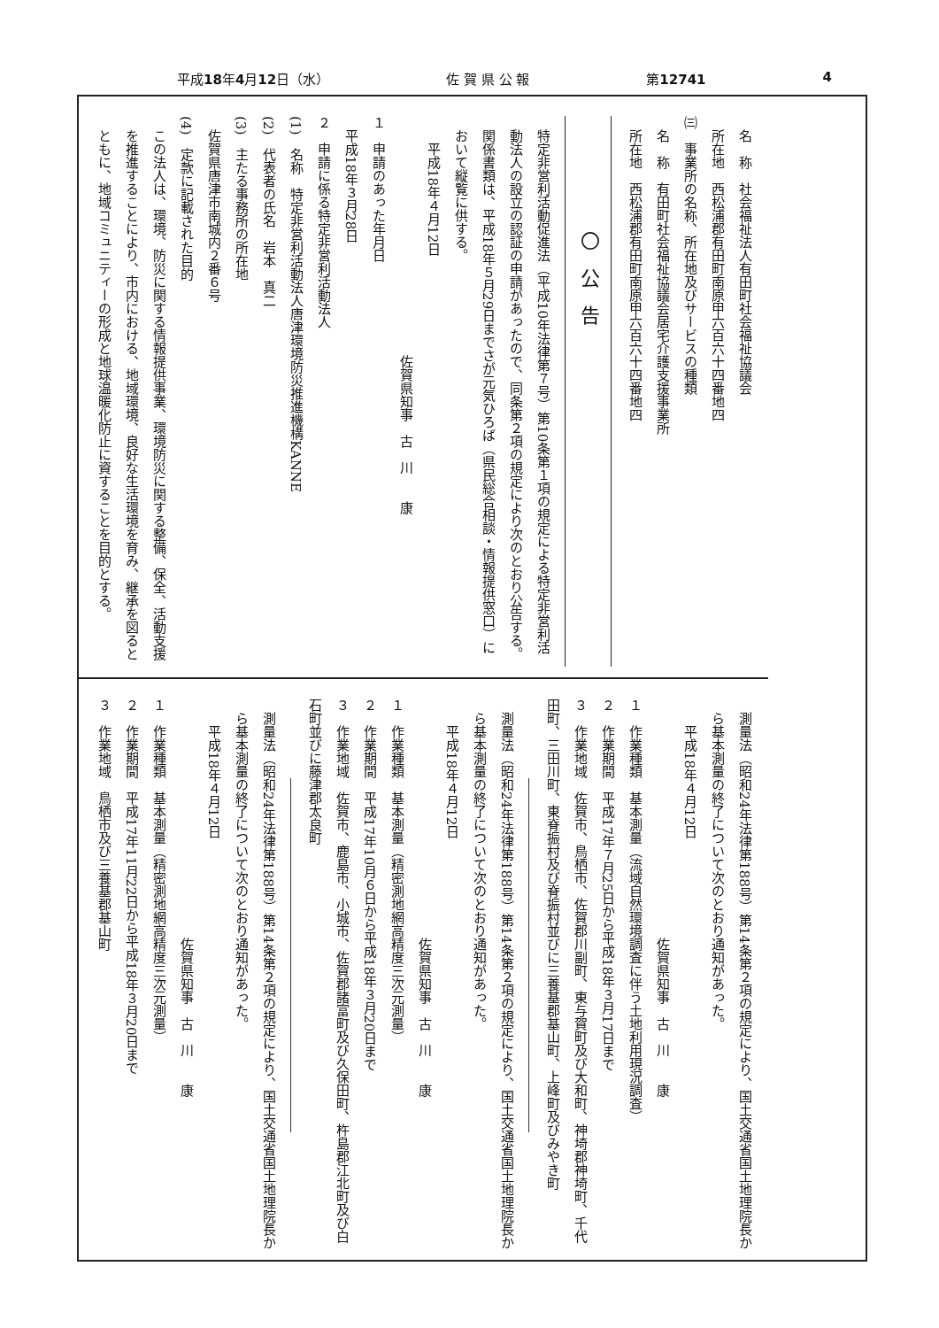平成18年4月12日（水） 佐 賀 県 公 報 第12741 4
名　称　社会福祉法人有田町社会福祉協議会
所在地　西松浦郡有田町南原甲六百六十四番地四
㈢　事業所の名称、所在地及びサービスの種類
名　称　有田町社会福祉協議会居宅介護支援事業所
所在地　西松浦郡有田町南原甲六百六十四番地四
〇公告
特定非営利活動促進法（平成10年法律第７号）第10条第１項の規定による特定非営利活動法人の設立の認証の申請があったので、同条第２項の規定により次のとおり公告する。
関係書類は、平成18年５月29日までさが元気ひろば（県民総合相談・情報提供窓口）において縦覧に供する。
平成18年４月12日
佐賀県知事　古　川　　康
１　申請のあった年月日
平成18年３月28日
２　申請に係る特定非営利活動法人
(1)　名称　特定非営利活動法人唐津環境防災推進機構KANNE
(2)　代表者の氏名　岩本　真二
(3)　主たる事務所の所在地
佐賀県唐津市南城内２番６号
(4)　定款に記載された目的
この法人は、環境、防災に関する情報提供事業、環境防災に関する整備、保全、活動支援を推進することにより、市内における、地域環境、良好な生活環境を育み、継承を図るとともに、地域コミュニティーの形成と地球温暖化防止に資することを目的とする。
測量法（昭和24年法律第188号）第14条第２項の規定により、国土交通省国土地理院長から基本測量の終了について次のとおり通知があった。
平成18年４月12日
佐賀県知事　古　川　　康
１　作業種類　基本測量（流域自然環境調査に伴う土地利用現況調査）
２　作業期間　平成17年７月25日から平成18年３月17日まで
３　作業地域　佐賀市、鳥栖市、佐賀郡川副町、東与賀町及び大和町、神埼郡神埼町、千代田町、三田川町、東脊振村及び脊振村並びに三養基郡基山町、上峰町及びみやき町
測量法（昭和24年法律第188号）第14条第２項の規定により、国土交通省国土地理院長から基本測量の終了について次のとおり通知があった。
平成18年４月12日
佐賀県知事　古　川　　康
１　作業種類　基本測量（精密測地網高精度三次元測量）
２　作業期間　平成17年10月６日から平成18年３月20日まで
３　作業地域　佐賀市、鹿島市、小城市、佐賀郡諸富町及び久保田町、杵島郡江北町及び白石町並びに藤津郡太良町
測量法（昭和24年法律第188号）第14条第２項の規定により、国土交通省国土地理院長から基本測量の終了について次のとおり通知があった。
平成18年４月12日
佐賀県知事　古　川　　康
１　作業種類　基本測量（精密測地網高精度三次元測量）
２　作業期間　平成17年11月22日から平成18年３月20日まで
３　作業地域　鳥栖市及び三養基郡基山町